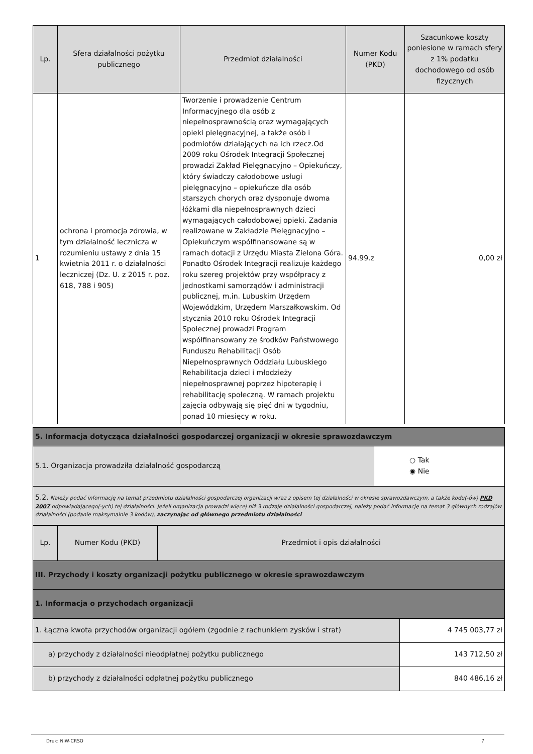| Lp. | Sfera działalności pożytku publicznego | Przedmiot działalności | Numer Kodu (PKD) | Szacunkowe koszty poniesione w ramach sfery z 1% podatku dochodowego od osób fizycznych |
| --- | --- | --- | --- | --- |
| 1 | ochrona i promocja zdrowia, w tym działalność lecznicza w rozumieniu ustawy z dnia 15 kwietnia 2011 r. o działalności leczniczej (Dz. U. z 2015 r. poz. 618, 788 i 905) | Tworzenie i prowadzenie Centrum Informacyjnego dla osób z niepełnosprawnością oraz wymagających opieki pielęgnacyjnej, a także osób i podmiotów działających na ich rzecz.Od 2009 roku Ośrodek Integracji Społecznej prowadzi Zakład Pielęgnacyjno – Opiekuńczy, który świadczy całodobowe usługi pielęgnacyjno – opiekuńcze dla osób starszych chorych oraz dysponuje dwoma łóżkami dla niepełnosprawnych dzieci wymagających całodobowej opieki. Zadania realizowane w Zakładzie Pielęgnacyjno – Opiekuńczym współfinansowane są w ramach dotacji z Urzędu Miasta Zielona Góra. Ponadto Ośrodek Integracji realizuje każdego roku szereg projektów przy współpracy z jednostkami samorządów i administracji publicznej, m.in. Lubuskim Urzędem Wojewódzkim, Urzędem Marszałkowskim. Od stycznia 2010 roku Ośrodek Integracji Społecznej prowadzi Program współfinansowany ze środków Państwowego Funduszu Rehabilitacji Osób Niepełnosprawnych Oddziału Lubuskiego Rehabilitacja dzieci i młodzieży niepełnosprawnej poprzez hipoterapię i rehabilitację społeczną. W ramach projektu zajęcia odbywają się pięć dni w tygodniu, ponad 10 miesięcy w roku. | 94.99.z | 0,00 zł |
| 5. Informacja dotycząca działalności gospodarczej organizacji w okresie sprawozdawczym | |
| 5.1. Organizacja prowadziła działalność gospodarczą | ○ Tak ◉ Nie |
| 5.2. Należy podać informację na temat przedmiotu działalności gospodarczej organizacji wraz z opisem tej działalności w okresie sprawozdawczym, a także kodu(-ów) PKD 2007 odpowiadającego(-ych) tej działalności. Jeżeli organizacja prowadzi więcej niż 3 rodzaje działalności gospodarczej, należy podać informację na temat 3 głównych rodzajów działalności (podanie maksymalnie 3 kodów), zaczynając od głównego przedmiotu działalności | |
| Lp. | Numer Kodu (PKD) | Przedmiot i opis działalności |
| --- | --- | --- |
| III. Przychody i koszty organizacji pożytku publicznego w okresie sprawozdawczym | | |
| 1. Informacja o przychodach organizacji | | |
| 1. Łączna kwota przychodów organizacji ogółem (zgodnie z rachunkiem zysków i strat) | 4 745 003,77 zł |
| a) przychody z działalności nieodpłatnej pożytku publicznego | 143 712,50 zł |
| b) przychody z działalności odpłatnej pożytku publicznego | 840 486,16 zł |
Druk: NIW-CRSO 7